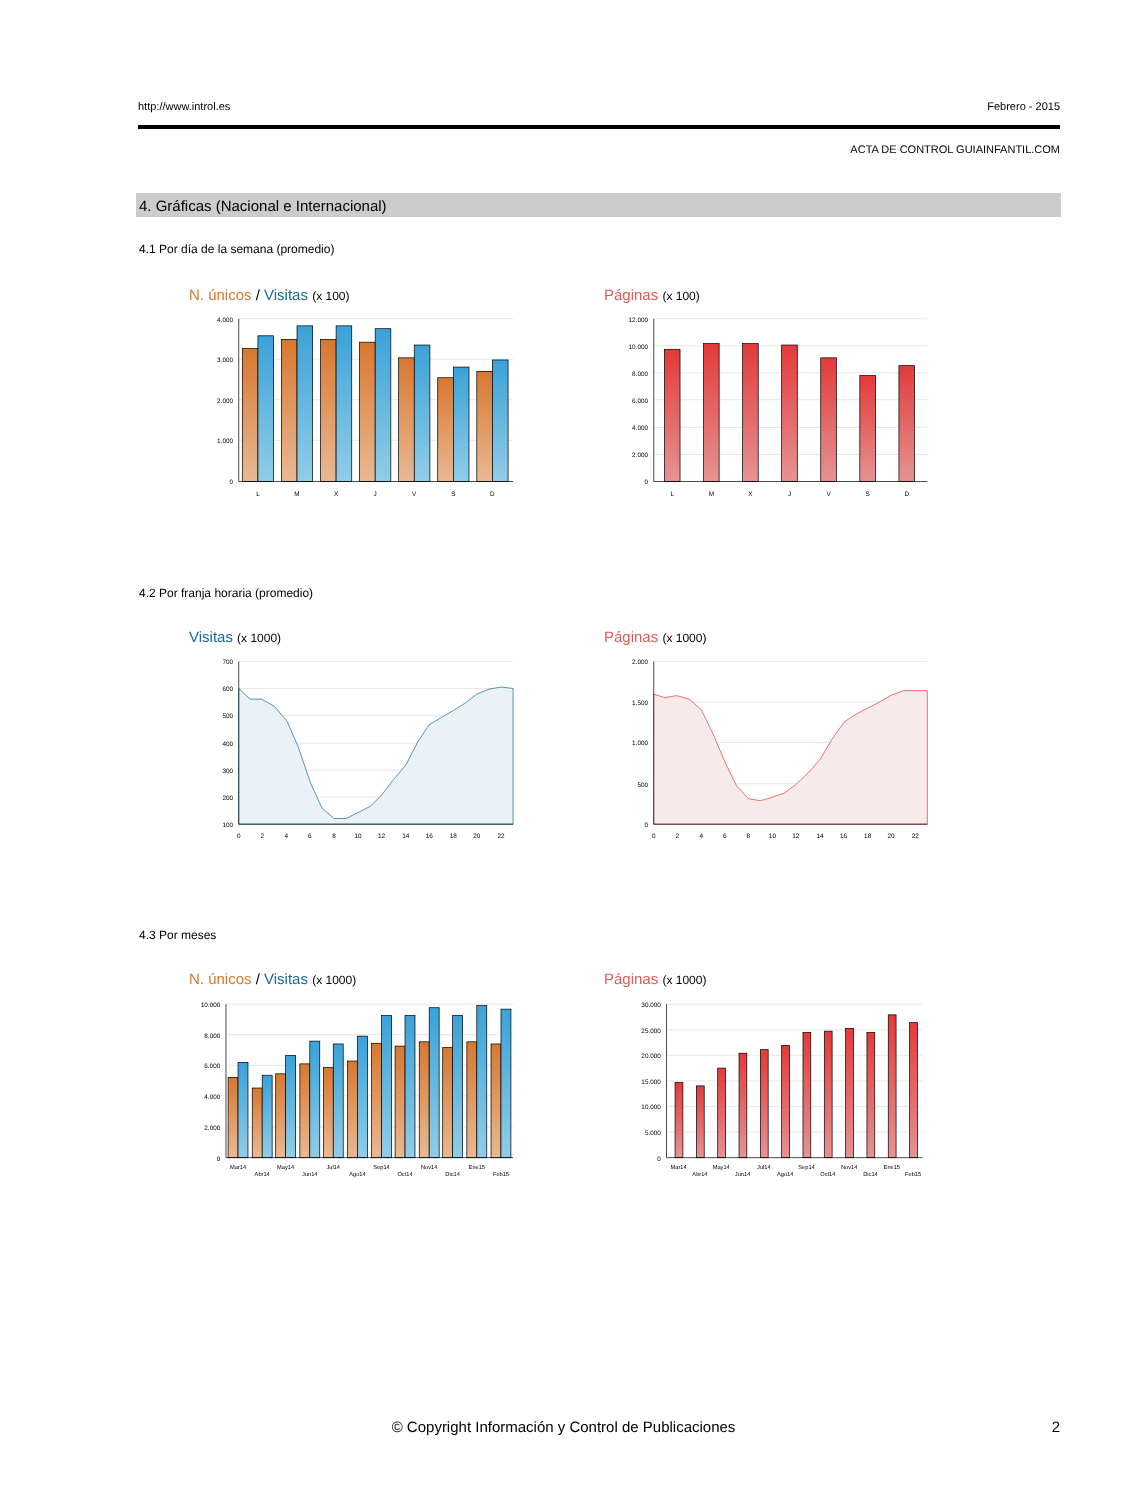http://www.introl.es Febrero - 2015
ACTA DE CONTROL GUIAINFANTIL.COM
4. Gráficas (Nacional e Internacional)
4.1 Por día de la semana (promedio)
N. únicos / Visitas (x 100)
4.000
3.000
2.000
1.000
0
L
M
X
J
V
S
D
Páginas (x 100)
12.000
10.000
8.000
6.000
4.000
2.000
0
L
M
X
J
V
S
D
4.2 Por franja horaria (promedio)
Visitas (x 1000)
700
600
500
400
300
200
100
0
2
4
6
8
10
12
14
16
18
20
22
Páginas (x 1000)
2.000
1.500
1.000
500
0
0
2
4
6
8
10
12
14
16
18
20
22
4.3 Por meses
N. únicos / Visitas (x 1000)
10.000
8.000
6.000
4.000
2.000
0
Mar14
Abr14
May14
Jun14
Jul14
Ago14
Sep14
Oct14
Nov14
Dic14
Ene15
Feb15
Páginas (x 1000)
30.000
25.000
20.000
15.000
10.000
5.000
0
Mar14
Abr14
May14
Jun14
Jul14
Ago14
Sep14
Oct14
Nov14
Dic14
Ene15
Feb15
© Copyright Información y Control de Publicaciones
2